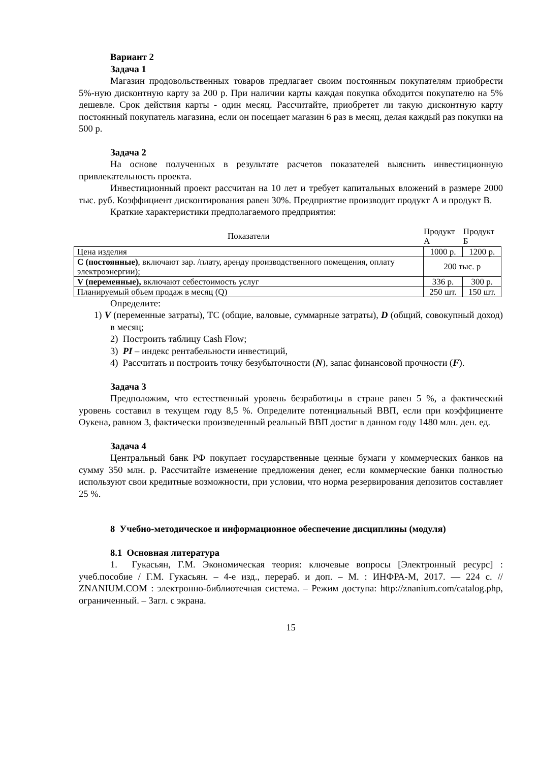Вариант 2
Задача 1
Магазин продовольственных товаров предлагает своим постоянным покупателям приобрести 5%-ную дисконтную карту за 200 р. При наличии карты каждая покупка обходится покупателю на 5% дешевле. Срок действия карты - один месяц. Рассчитайте, приобретет ли такую дисконтную карту постоянный покупатель магазина, если он посещает магазин 6 раз в месяц, делая каждый раз покупки на 500 р.
Задача 2
На основе полученных в результате расчетов показателей выяснить инвестиционную привлекательность проекта.
Инвестиционный проект рассчитан на 10 лет и требует капитальных вложений в размере 2000 тыс. руб. Коэффициент дисконтирования равен 30%. Предприятие производит продукт А и продукт В.
Краткие характеристики предполагаемого предприятия:
| Показатели | Продукт А | Продукт Б |
| --- | --- | --- |
| Цена изделия | 1000 р. | 1200 р. |
| С (постоянные) , включают зар. /плату, аренду производственного помещения, оплату электроэнергии); | 200 тыс. р | |
| V (переменные), включают себестоимость услуг | 336 р. | 300 р. |
| Планируемый объем продаж в месяц (Q) | 250 шт. | 150 шт. |
Определите:
1) V (переменные затраты), ТС (общие, валовые, суммарные затраты), D (общий, совокупный доход) в месяц;
2) Построить таблицу Cash Flow;
3) PI – индекс рентабельности инвестиций,
4) Рассчитать и построить точку безубыточности (N), запас финансовой прочности (F).
Задача 3
Предположим, что естественный уровень безработицы в стране равен 5 %, а фактический уровень составил в текущем году 8,5 %. Определите потенциальный ВВП, если при коэффициенте Оукена, равном 3, фактически произведенный реальный ВВП достиг в данном году 1480 млн. ден. ед.
Задача 4
Центральный банк РФ покупает государственные ценные бумаги у коммерческих банков на сумму 350 млн. р. Рассчитайте изменение предложения денег, если коммерческие банки полностью используют свои кредитные возможности, при условии, что норма резервирования депозитов составляет 25 %.
8 Учебно-методическое и информационное обеспечение дисциплины (модуля)
8.1 Основная литература
1. Гукасьян, Г.М. Экономическая теория: ключевые вопросы [Электронный ресурс] : учеб.пособие / Г.М. Гукасьян. – 4-е изд., перераб. и доп. – М. : ИНФРА-М, 2017. — 224 с. // ZNANIUM.COM : электронно-библиотечная система. – Режим доступа: http://znanium.com/catalog.php, ограниченный. – Загл. с экрана.
15